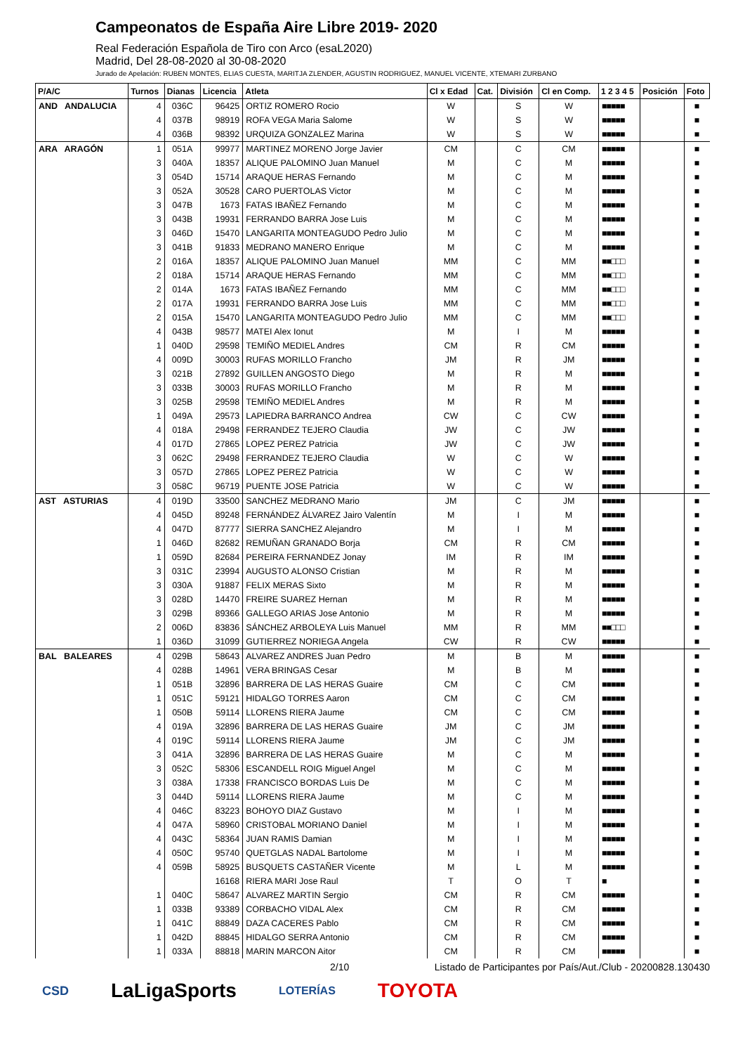Campeonatos de España Aire Libre 2019- 2020
Real Federación Española de Tiro con Arco (esaL2020)
Madrid, Del 28-08-2020 al 30-08-2020
Jurado de Apelación: RUBEN MONTES, ELIAS CUESTA, MARITJA ZLENDER, AGUSTIN RODRIGUEZ, MANUEL VICENTE, XTEMARI ZURBANO
| P/A/C | Turnos | Dianas | Licencia | Atleta | Cl x Edad | Cat. | División | Cl en Comp. | 1 2 3 4 5 | Posición | Foto |
| --- | --- | --- | --- | --- | --- | --- | --- | --- | --- | --- | --- |
| AND ANDALUCIA | 4 | 036C | 96425 | ORTIZ ROMERO Rocio | W | | S | W | ■■■■■ | | ■ |
| | 4 | 037B | 98919 | ROFA VEGA Maria Salome | W | | S | W | ■■■■■ | | ■ |
| | 4 | 036B | 98392 | URQUIZA GONZALEZ Marina | W | | S | W | ■■■■■ | | ■ |
| ARA ARAGÓN | 1 | 051A | 99977 | MARTINEZ MORENO Jorge Javier | CM | | C | CM | ■■■■■ | | ■ |
| | 3 | 040A | 18357 | ALIQUE PALOMINO Juan Manuel | M | | C | M | ■■■■■ | | ■ |
| | 3 | 054D | 15714 | ARAQUE HERAS Fernando | M | | C | M | ■■■■■ | | ■ |
| | 3 | 052A | 30528 | CARO PUERTOLAS Victor | M | | C | M | ■■■■■ | | ■ |
| | 3 | 047B | 1673 | FATAS IBAÑEZ Fernando | M | | C | M | ■■■■■ | | ■ |
| | 3 | 043B | 19931 | FERRANDO BARRA Jose Luis | M | | C | M | ■■■■■ | | ■ |
| | 3 | 046D | 15470 | LANGARITA MONTEAGUDO Pedro Julio | M | | C | M | ■■■■■ | | ■ |
| | 3 | 041B | 91833 | MEDRANO MANERO Enrique | M | | C | M | ■■■■■ | | ■ |
| | 2 | 016A | 18357 | ALIQUE PALOMINO Juan Manuel | MM | | C | MM | ■■□□□ | | ■ |
| | 2 | 018A | 15714 | ARAQUE HERAS Fernando | MM | | C | MM | ■■□□□ | | ■ |
| | 2 | 014A | 1673 | FATAS IBAÑEZ Fernando | MM | | C | MM | ■■□□□ | | ■ |
| | 2 | 017A | 19931 | FERRANDO BARRA Jose Luis | MM | | C | MM | ■■□□□ | | ■ |
| | 2 | 015A | 15470 | LANGARITA MONTEAGUDO Pedro Julio | MM | | C | MM | ■■□□□ | | ■ |
| | 4 | 043B | 98577 | MATEI Alex Ionut | M | | I | M | ■■■■■ | | ■ |
| | 1 | 040D | 29598 | TEMIÑO MEDIEL Andres | CM | | R | CM | ■■■■■ | | ■ |
| | 4 | 009D | 30003 | RUFAS MORILLO Francho | JM | | R | JM | ■■■■■ | | ■ |
| | 3 | 021B | 27892 | GUILLEN ANGOSTO Diego | M | | R | M | ■■■■■ | | ■ |
| | 3 | 033B | 30003 | RUFAS MORILLO Francho | M | | R | M | ■■■■■ | | ■ |
| | 3 | 025B | 29598 | TEMIÑO MEDIEL Andres | M | | R | M | ■■■■■ | | ■ |
| | 1 | 049A | 29573 | LAPIEDRA BARRANCO Andrea | CW | | C | CW | ■■■■■ | | ■ |
| | 4 | 018A | 29498 | FERRANDEZ TEJERO Claudia | JW | | C | JW | ■■■■■ | | ■ |
| | 4 | 017D | 27865 | LOPEZ PEREZ Patricia | JW | | C | JW | ■■■■■ | | ■ |
| | 3 | 062C | 29498 | FERRANDEZ TEJERO Claudia | W | | C | W | ■■■■■ | | ■ |
| | 3 | 057D | 27865 | LOPEZ PEREZ Patricia | W | | C | W | ■■■■■ | | ■ |
| | 3 | 058C | 96719 | PUENTE JOSE Patricia | W | | C | W | ■■■■■ | | ■ |
| AST ASTURIAS | 4 | 019D | 33500 | SANCHEZ MEDRANO Mario | JM | | C | JM | ■■■■■ | | ■ |
| | 4 | 045D | 89248 | FERNÁNDEZ ÁLVAREZ Jairo Valentín | M | | I | M | ■■■■■ | | ■ |
| | 4 | 047D | 87777 | SIERRA SANCHEZ Alejandro | M | | I | M | ■■■■■ | | ■ |
| | 1 | 046D | 82682 | REMUÑAN GRANADO Borja | CM | | R | CM | ■■■■■ | | ■ |
| | 1 | 059D | 82684 | PEREIRA FERNANDEZ Jonay | IM | | R | IM | ■■■■■ | | ■ |
| | 3 | 031C | 23994 | AUGUSTO ALONSO Cristian | M | | R | M | ■■■■■ | | ■ |
| | 3 | 030A | 91887 | FELIX MERAS Sixto | M | | R | M | ■■■■■ | | ■ |
| | 3 | 028D | 14470 | FREIRE SUAREZ Hernan | M | | R | M | ■■■■■ | | ■ |
| | 3 | 029B | 89366 | GALLEGO ARIAS Jose Antonio | M | | R | M | ■■■■■ | | ■ |
| | 2 | 006D | 83836 | SÁNCHEZ ARBOLEYA Luis Manuel | MM | | R | MM | ■■□□□ | | ■ |
| | 1 | 036D | 31099 | GUTIERREZ NORIEGA Angela | CW | | R | CW | ■■■■■ | | ■ |
| BAL BALEARES | 4 | 029B | 58643 | ALVAREZ ANDRES Juan Pedro | M | | B | M | ■■■■■ | | ■ |
| | 4 | 028B | 14961 | VERA BRINGAS Cesar | M | | B | M | ■■■■■ | | ■ |
| | 1 | 051B | 32896 | BARRERA DE LAS HERAS Guaire | CM | | C | CM | ■■■■■ | | ■ |
| | 1 | 051C | 59121 | HIDALGO TORRES Aaron | CM | | C | CM | ■■■■■ | | ■ |
| | 1 | 050B | 59114 | LLORENS RIERA Jaume | CM | | C | CM | ■■■■■ | | ■ |
| | 4 | 019A | 32896 | BARRERA DE LAS HERAS Guaire | JM | | C | JM | ■■■■■ | | ■ |
| | 4 | 019C | 59114 | LLORENS RIERA Jaume | JM | | C | JM | ■■■■■ | | ■ |
| | 3 | 041A | 32896 | BARRERA DE LAS HERAS Guaire | M | | C | M | ■■■■■ | | ■ |
| | 3 | 052C | 58306 | ESCANDELL ROIG Miguel Angel | M | | C | M | ■■■■■ | | ■ |
| | 3 | 038A | 17338 | FRANCISCO BORDAS Luis De | M | | C | M | ■■■■■ | | ■ |
| | 3 | 044D | 59114 | LLORENS RIERA Jaume | M | | C | M | ■■■■■ | | ■ |
| | 4 | 046C | 83223 | BOHOYO DIAZ Gustavo | M | | I | M | ■■■■■ | | ■ |
| | 4 | 047A | 58960 | CRISTOBAL MORIANO Daniel | M | | I | M | ■■■■■ | | ■ |
| | 4 | 043C | 58364 | JUAN RAMIS Damian | M | | I | M | ■■■■■ | | ■ |
| | 4 | 050C | 95740 | QUETGLAS NADAL Bartolome | M | | I | M | ■■■■■ | | ■ |
| | 4 | 059B | 58925 | BUSQUETS CASTAÑER Vicente | M | | L | M | ■■■■■ | | ■ |
| | | | 16168 | RIERA MARI Jose Raul | T | | O | T | ■ | | ■ |
| | 1 | 040C | 58647 | ALVAREZ MARTIN Sergio | CM | | R | CM | ■■■■■ | | ■ |
| | 1 | 033B | 93389 | CORBACHO VIDAL Alex | CM | | R | CM | ■■■■■ | | ■ |
| | 1 | 041C | 88849 | DAZA CACERES Pablo | CM | | R | CM | ■■■■■ | | ■ |
| | 1 | 042D | 88845 | HIDALGO SERRA Antonio | CM | | R | CM | ■■■■■ | | ■ |
| | 1 | 033A | 88818 | MARIN MARCON Aitor | CM | | R | CM | ■■■■■ | | ■ |
2/10 Listado de Participantes por País/Aut./Club - 20200828.130430
CSD LaLigaSports LOTERÍAS TOYOTA